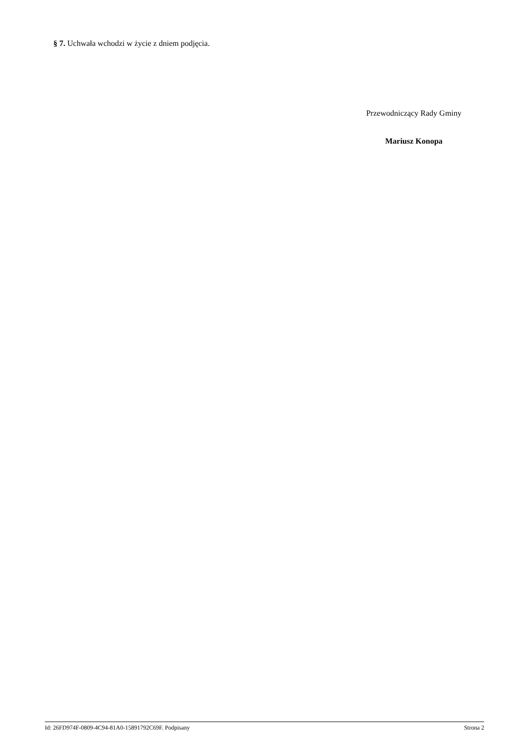§ 7. Uchwała wchodzi w życie z dniem podjęcia.
Przewodniczący Rady Gminy
Mariusz Konopa
Id: 26FD974F-0809-4C94-81A0-15891792C69F. Podpisany Strona 2